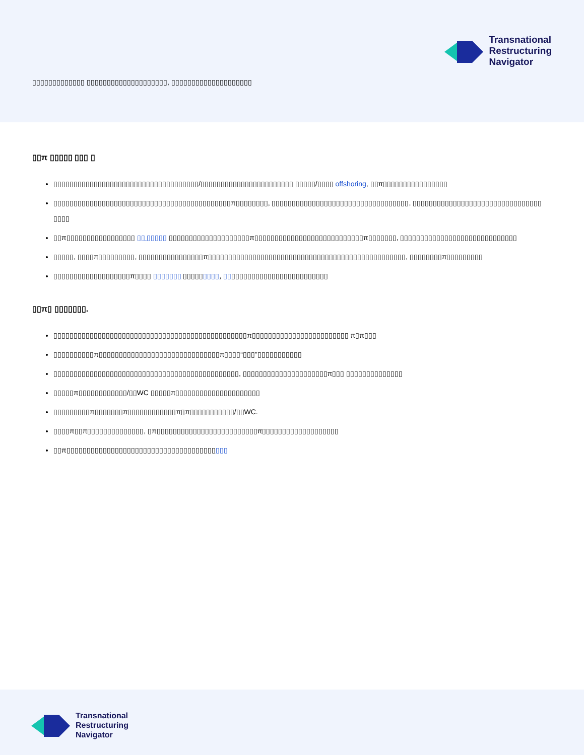Transnational
Restructuring
Navigator
▯▯▯▯▯▯▯▯▯▯▯▯▯ ▯▯▯▯▯▯▯▯▯▯▯▯▯▯▯▯▯▯▯▯, ▯▯▯▯▯▯▯▯▯▯▯▯▯▯▯▯▯▯▯▯
▯▯π ▯▯▯▯▯ ▯▯▯ ▯
▯▯▯▯▯▯▯▯▯▯▯▯▯▯▯▯▯▯▯▯▯▯▯▯▯▯▯▯▯▯▯▯▯▯▯▯/▯▯▯▯▯▯▯▯▯▯▯▯▯▯▯▯▯▯▯▯▯▯▯ ▯▯▯▯▯/▯▯▯▯ offshoring, ▯▯π▯▯▯▯▯▯▯▯▯▯▯▯▯▯▯▯
▯▯▯▯▯▯▯▯▯▯▯▯▯▯▯▯▯▯▯▯▯▯▯▯▯▯▯▯▯▯▯▯▯▯▯▯▯▯▯▯▯▯▯▯π▯▯▯▯▯▯▯▯, ▯▯▯▯▯▯▯▯▯▯▯▯▯▯▯▯▯▯▯▯▯▯▯▯▯▯▯▯▯▯▯▯▯▯, ▯▯▯▯▯▯▯▯▯▯▯▯▯▯▯▯▯▯▯▯▯▯▯▯▯▯▯▯▯▯▯▯ ▯▯▯▯
▯▯π▯▯▯▯▯▯▯▯▯▯▯▯▯▯▯▯▯ ▯▯ ▯▯▯▯▯ ▯▯▯▯▯▯▯▯▯▯▯▯▯▯▯▯▯▯▯▯π▯▯▯▯▯▯▯▯▯▯▯▯▯▯▯▯▯▯▯▯▯▯▯▯▯▯▯π▯▯▯▯▯▯▯, ▯▯▯▯▯▯▯▯▯▯▯▯▯▯▯▯▯▯▯▯▯▯▯▯▯▯▯▯▯
▯▯▯▯▯, ▯▯▯▯π▯▯▯▯▯▯▯▯▯, ▯▯▯▯▯▯▯▯▯▯▯▯▯▯▯▯π▯▯▯▯▯▯▯▯▯▯▯▯▯▯▯▯▯▯▯▯▯▯▯▯▯▯▯▯▯▯▯▯▯▯▯▯▯▯▯▯▯▯▯▯▯▯▯▯▯, ▯▯▯▯▯▯▯▯π▯▯▯▯▯▯▯▯▯
▯▯▯▯▯▯▯▯▯▯▯▯▯▯▯▯▯▯▯π▯▯▯▯ ▯▯▯▯▯▯▯ ▯▯▯▯▯▯▯▯▯, ▯▯▯▯▯▯▯▯▯▯▯▯▯▯▯▯▯▯▯▯▯▯▯▯▯▯
▯▯π▯ ▯▯▯▯▯▯▯.
▯▯▯▯▯▯▯▯▯▯▯▯▯▯▯▯▯▯▯▯▯▯▯▯▯▯▯▯▯▯▯▯▯▯▯▯▯▯▯▯▯▯▯▯▯▯▯▯π▯▯▯▯▯▯▯▯▯▯▯▯▯▯▯▯▯▯▯▯▯▯▯▯ π▯π▯▯▯
▯▯▯▯▯▯▯▯▯▯π▯▯▯▯▯▯▯▯▯▯▯▯▯▯▯▯▯▯▯▯▯▯▯▯▯▯▯▯▯▯π▯▯▯▯“▯▯▯”▯▯▯▯▯▯▯▯▯▯▯
▯▯▯▯▯▯▯▯▯▯▯▯▯▯▯▯▯▯▯▯▯▯▯▯▯▯▯▯▯▯▯▯▯▯▯▯▯▯▯▯▯▯▯▯▯▯, ▯▯▯▯▯▯▯▯▯▯▯▯▯▯▯▯▯▯▯▯▯π▯▯▯ ▯▯▯▯▯▯▯▯▯▯▯▯▯▯
▯▯▯▯▯π▯▯▯▯▯▯▯▯▯▯▯▯/▯▯WC ▯▯▯▯▯π▯▯▯▯▯▯▯▯▯▯▯▯▯▯▯▯▯▯▯▯▯
▯▯▯▯▯▯▯▯▯π▯▯▯▯▯▯▯π▯▯▯▯▯▯▯▯▯▯▯▯π▯π▯▯▯▯▯▯▯▯▯▯▯/▯▯WC.
▯▯▯▯π▯▯π▯▯▯▯▯▯▯▯▯▯▯▯▯▯, ▯π▯▯▯▯▯▯▯▯▯▯▯▯▯▯▯▯▯▯▯▯▯▯▯▯▯π▯▯▯▯▯▯▯▯▯▯▯▯▯▯▯▯▯▯▯
▯▯π▯▯▯▯▯▯▯▯▯▯▯▯▯▯▯▯▯▯▯▯▯▯▯▯▯▯▯▯▯▯▯▯▯▯▯▯▯▯▯▯
Transnational
Restructuring
Navigator